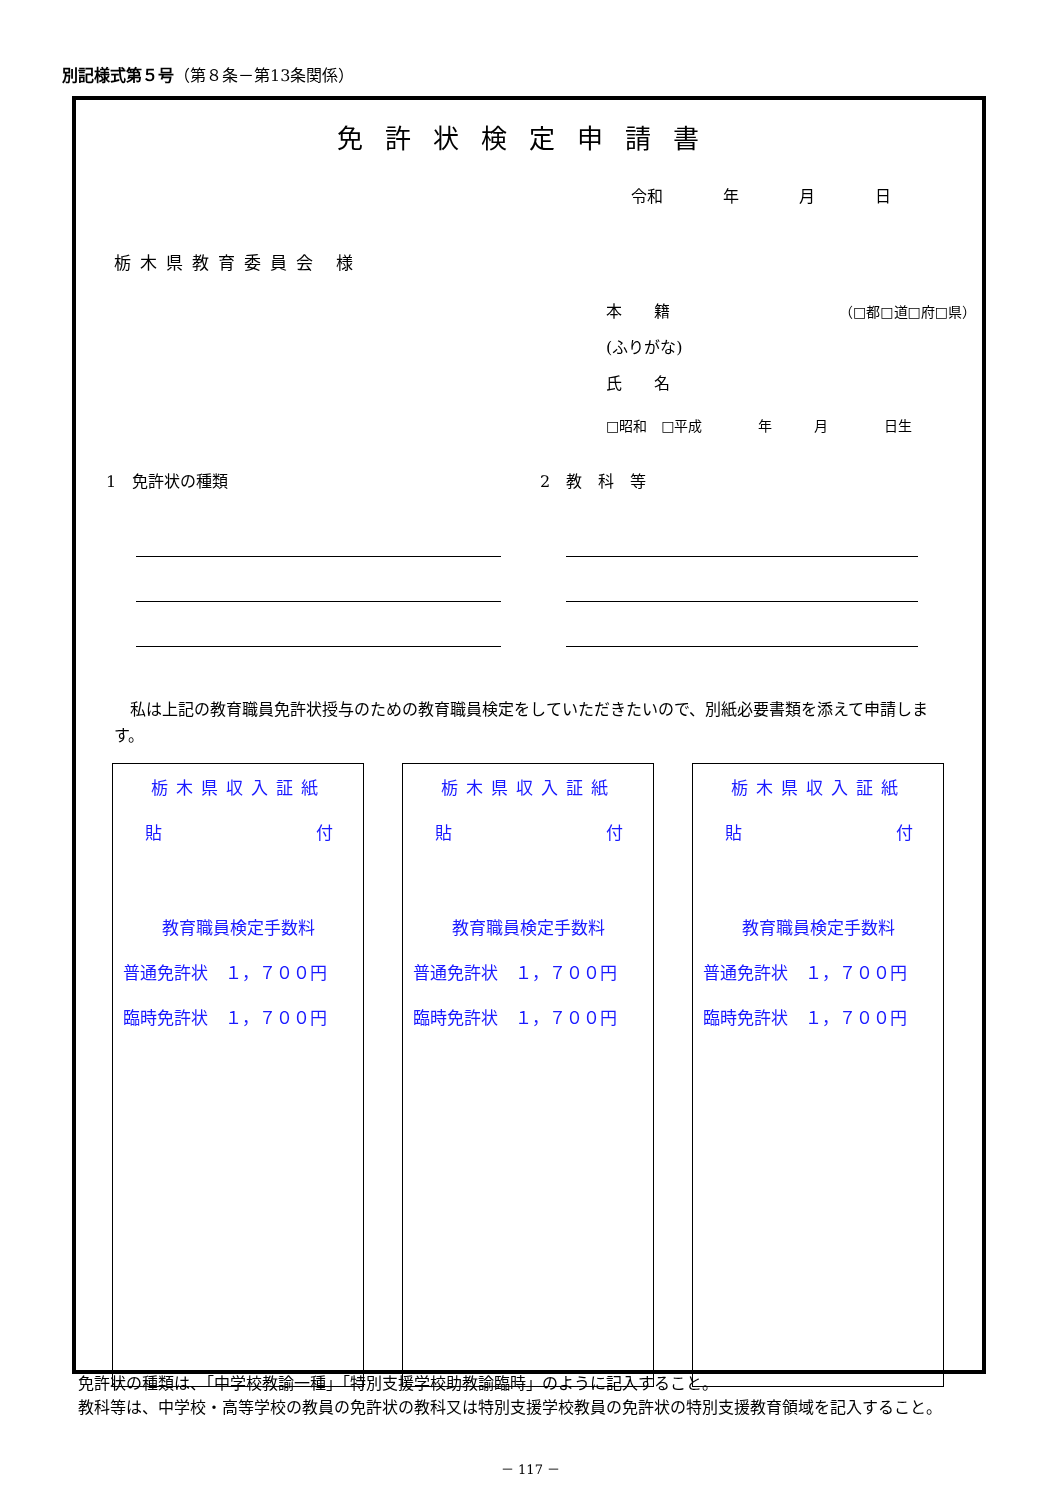別記様式第５号（第８条－第13条関係）
免許状検定申請書
令和 年 月 日
栃木県教育委員会 様
本　　籍 （□都□道□府□県）
(ふりがな)
氏　　名
□昭和　□平成　　　　年　　　月　　　　日生
1　免許状の種類 2　教　科　等
　私は上記の教育職員免許状授与のための教育職員検定をしていただきたいので、別紙必要書類を添えて申請します。
栃木県収入証紙
貼 付
教育職員検定手数料
普通免許状　１，７００円
臨時免許状　１，７００円
栃木県収入証紙
貼 付
教育職員検定手数料
普通免許状　１，７００円
臨時免許状　１，７００円
栃木県収入証紙
貼 付
教育職員検定手数料
普通免許状　１，７００円
臨時免許状　１，７００円
　免許状の種類は、「中学校教諭一種」「特別支援学校助教諭臨時」のように記入すること。
　教科等は、中学校・高等学校の教員の免許状の教科又は特別支援学校教員の免許状の特別支援教育領域を記入すること。
－ 117 －